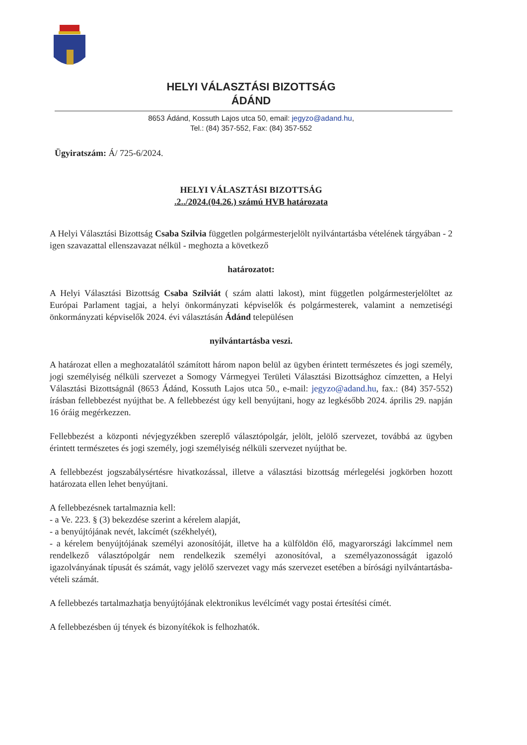HELYI VÁLASZTÁSI BIZOTTSÁG
ÁDÁND
8653 Ádánd, Kossuth Lajos utca 50, email: jegyzo@adand.hu,
Tel.: (84) 357-552, Fax: (84) 357-552
Ügyiratszám: Á/ 725-6/2024.
HELYI VÁLASZTÁSI BIZOTTSÁG
.2../2024.(04.26.) számú HVB határozata
A Helyi Választási Bizottság Csaba Szilvia független polgármesterjelölt nyilvántartásba vételének tárgyában - 2 igen szavazattal ellenszavazat nélkül - meghozta a következő
határozatot:
A Helyi Választási Bizottság Csaba Szilviát ( szám alatti lakost), mint független polgármesterjelöltet az Európai Parlament tagjai, a helyi önkormányzati képviselők és polgármesterek, valamint a nemzetiségi önkormányzati képviselők 2024. évi választásán Ádánd településen
nyilvántartásba veszi.
A határozat ellen a meghozatalától számított három napon belül az ügyben érintett természetes és jogi személy, jogi személyiség nélküli szervezet a Somogy Vármegyei Területi Választási Bizottsághoz címzetten, a Helyi Választási Bizottságnál (8653 Ádánd, Kossuth Lajos utca 50., e-mail: jegyzo@adand.hu, fax.: (84) 357-552) írásban fellebbezést nyújthat be. A fellebbezést úgy kell benyújtani, hogy az legkésőbb 2024. április 29. napján 16 óráig megérkezzen.
Fellebbezést a központi névjegyzékben szereplő választópolgár, jelölt, jelölő szervezet, továbbá az ügyben érintett természetes és jogi személy, jogi személyiség nélküli szervezet nyújthat be.
A fellebbezést jogszabálysértésre hivatkozással, illetve a választási bizottság mérlegelési jogkörben hozott határozata ellen lehet benyújtani.
A fellebbezésnek tartalmaznia kell:
- a Ve. 223. § (3) bekezdése szerint a kérelem alapját,
- a benyújtójának nevét, lakcímét (székhelyét),
- a kérelem benyújtójának személyi azonosítóját, illetve ha a külföldön élő, magyarországi lakcímmel nem rendelkező választópolgár nem rendelkezik személyi azonosítóval, a személyazonosságát igazoló igazolványának típusát és számát, vagy jelölő szervezet vagy más szervezet esetében a bírósági nyilvántartásba-vételi számát.
A fellebbezés tartalmazhatja benyújtójának elektronikus levélcímét vagy postai értesítési címét.
A fellebbezésben új tények és bizonyítékok is felhozhatók.